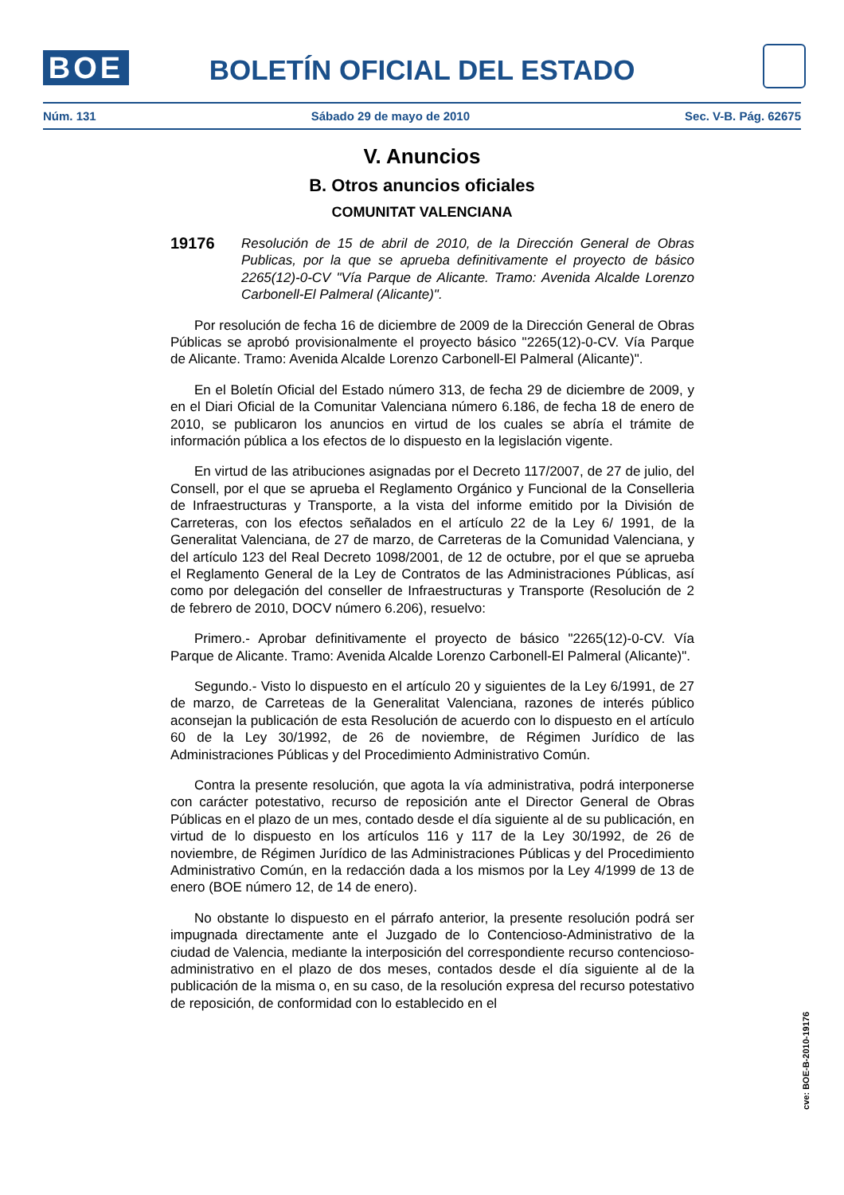BOE
BOLETÍN OFICIAL DEL ESTADO
Núm. 131 Sábado 29 de mayo de 2010 Sec. V-B. Pág. 62675
V. Anuncios
B. Otros anuncios oficiales
COMUNITAT VALENCIANA
19176
Resolución de 15 de abril de 2010, de la Dirección General de Obras Publicas, por la que se aprueba definitivamente el proyecto de básico 2265(12)-0-CV "Vía Parque de Alicante. Tramo: Avenida Alcalde Lorenzo Carbonell-El Palmeral (Alicante)".
Por resolución de fecha 16 de diciembre de 2009 de la Dirección General de Obras Públicas se aprobó provisionalmente el proyecto básico "2265(12)-0-CV. Vía Parque de Alicante. Tramo: Avenida Alcalde Lorenzo Carbonell-El Palmeral (Alicante)".
En el Boletín Oficial del Estado número 313, de fecha 29 de diciembre de 2009, y en el Diari Oficial de la Comunitar Valenciana número 6.186, de fecha 18 de enero de 2010, se publicaron los anuncios en virtud de los cuales se abría el trámite de información pública a los efectos de lo dispuesto en la legislación vigente.
En virtud de las atribuciones asignadas por el Decreto 117/2007, de 27 de julio, del Consell, por el que se aprueba el Reglamento Orgánico y Funcional de la Conselleria de Infraestructuras y Transporte, a la vista del informe emitido por la División de Carreteras, con los efectos señalados en el artículo 22 de la Ley 6/ 1991, de la Generalitat Valenciana, de 27 de marzo, de Carreteras de la Comunidad Valenciana, y del artículo 123 del Real Decreto 1098/2001, de 12 de octubre, por el que se aprueba el Reglamento General de la Ley de Contratos de las Administraciones Públicas, así como por delegación del conseller de Infraestructuras y Transporte (Resolución de 2 de febrero de 2010, DOCV número 6.206), resuelvo:
Primero.- Aprobar definitivamente el proyecto de básico "2265(12)-0-CV. Vía Parque de Alicante. Tramo: Avenida Alcalde Lorenzo Carbonell-El Palmeral (Alicante)".
Segundo.- Visto lo dispuesto en el artículo 20 y siguientes de la Ley 6/1991, de 27 de marzo, de Carreteas de la Generalitat Valenciana, razones de interés público aconsejan la publicación de esta Resolución de acuerdo con lo dispuesto en el artículo 60 de la Ley 30/1992, de 26 de noviembre, de Régimen Jurídico de las Administraciones Públicas y del Procedimiento Administrativo Común.
Contra la presente resolución, que agota la vía administrativa, podrá interponerse con carácter potestativo, recurso de reposición ante el Director General de Obras Públicas en el plazo de un mes, contado desde el día siguiente al de su publicación, en virtud de lo dispuesto en los artículos 116 y 117 de la Ley 30/1992, de 26 de noviembre, de Régimen Jurídico de las Administraciones Públicas y del Procedimiento Administrativo Común, en la redacción dada a los mismos por la Ley 4/1999 de 13 de enero (BOE número 12, de 14 de enero).
No obstante lo dispuesto en el párrafo anterior, la presente resolución podrá ser impugnada directamente ante el Juzgado de lo Contencioso-Administrativo de la ciudad de Valencia, mediante la interposición del correspondiente recurso contencioso-administrativo en el plazo de dos meses, contados desde el día siguiente al de la publicación de la misma o, en su caso, de la resolución expresa del recurso potestativo de reposición, de conformidad con lo establecido en el
cve: BOE-B-2010-19176